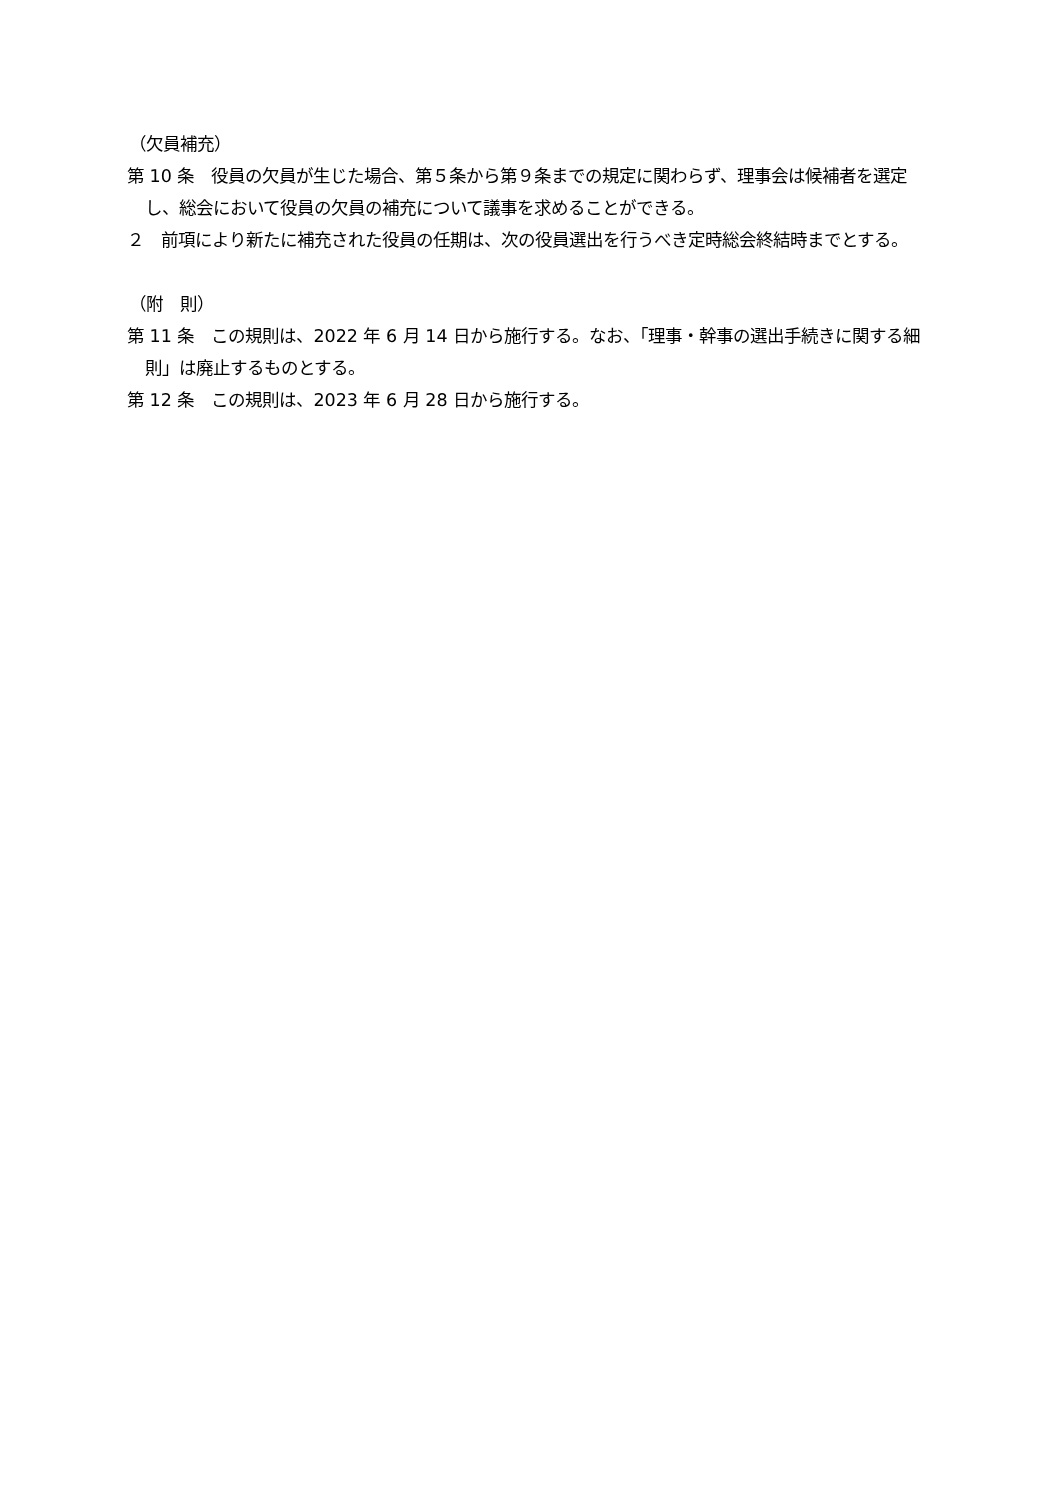（欠員補充）
第 10 条　役員の欠員が生じた場合、第５条から第９条までの規定に関わらず、理事会は候補者を選定し、総会において役員の欠員の補充について議事を求めることができる。
２　前項により新たに補充された役員の任期は、次の役員選出を行うべき定時総会終結時までとする。
（附　則）
第 11 条　この規則は、2022 年 6 月 14 日から施行する。なお、「理事・幹事の選出手続きに関する細則」は廃止するものとする。
第 12 条　この規則は、2023 年 6 月 28 日から施行する。